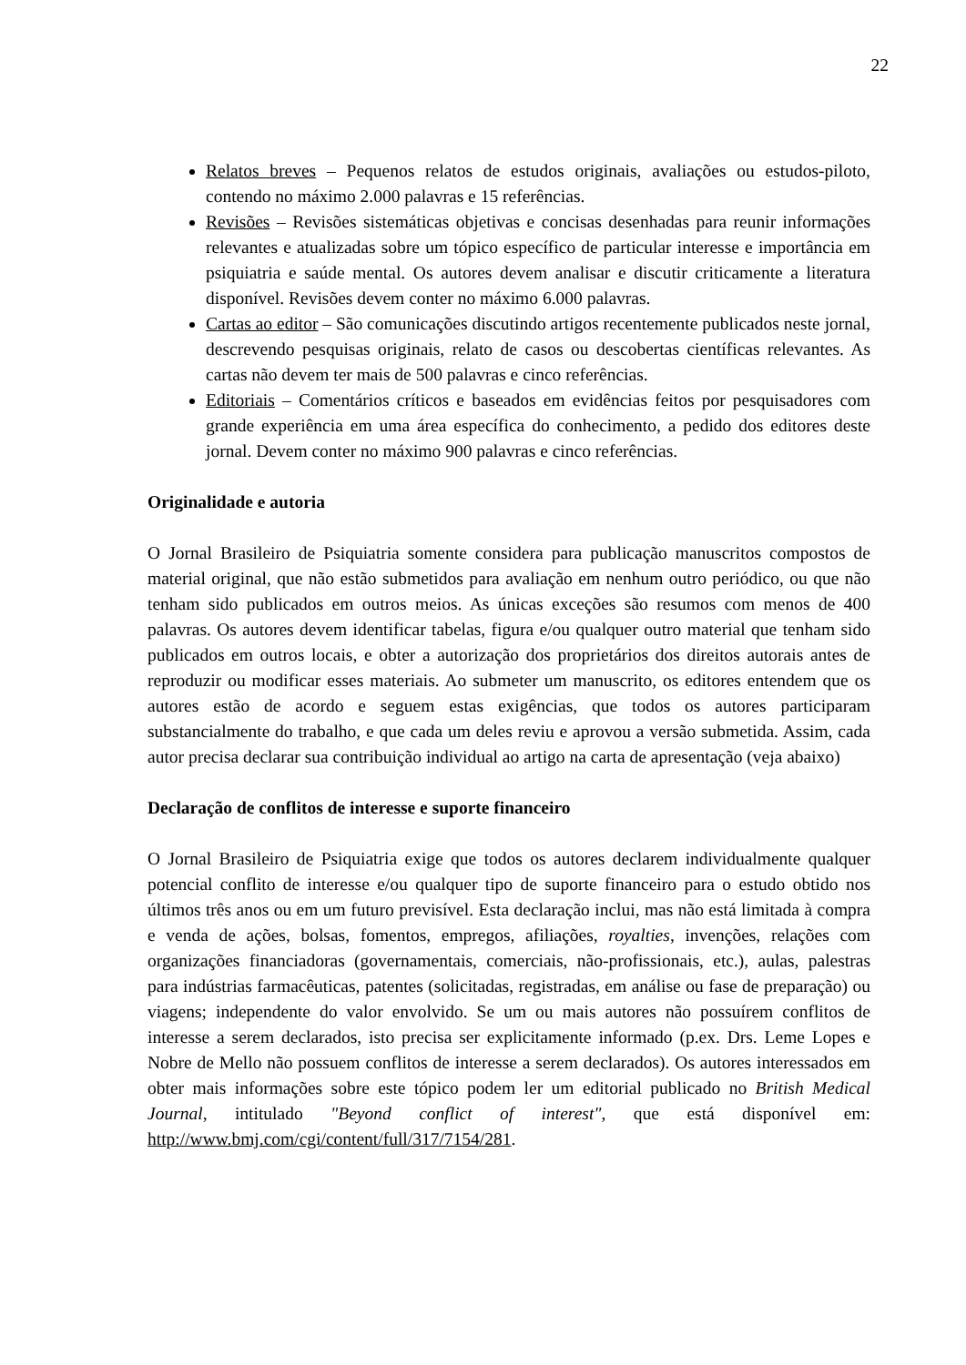22
Relatos breves – Pequenos relatos de estudos originais, avaliações ou estudos-piloto, contendo no máximo 2.000 palavras e 15 referências.
Revisões – Revisões sistemáticas objetivas e concisas desenhadas para reunir informações relevantes e atualizadas sobre um tópico específico de particular interesse e importância em psiquiatria e saúde mental. Os autores devem analisar e discutir criticamente a literatura disponível. Revisões devem conter no máximo 6.000 palavras.
Cartas ao editor – São comunicações discutindo artigos recentemente publicados neste jornal, descrevendo pesquisas originais, relato de casos ou descobertas científicas relevantes. As cartas não devem ter mais de 500 palavras e cinco referências.
Editoriais – Comentários críticos e baseados em evidências feitos por pesquisadores com grande experiência em uma área específica do conhecimento, a pedido dos editores deste jornal. Devem conter no máximo 900 palavras e cinco referências.
Originalidade e autoria
O Jornal Brasileiro de Psiquiatria somente considera para publicação manuscritos compostos de material original, que não estão submetidos para avaliação em nenhum outro periódico, ou que não tenham sido publicados em outros meios. As únicas exceções são resumos com menos de 400 palavras. Os autores devem identificar tabelas, figura e/ou qualquer outro material que tenham sido publicados em outros locais, e obter a autorização dos proprietários dos direitos autorais antes de reproduzir ou modificar esses materiais. Ao submeter um manuscrito, os editores entendem que os autores estão de acordo e seguem estas exigências, que todos os autores participaram substancialmente do trabalho, e que cada um deles reviu e aprovou a versão submetida. Assim, cada autor precisa declarar sua contribuição individual ao artigo na carta de apresentação (veja abaixo)
Declaração de conflitos de interesse e suporte financeiro
O Jornal Brasileiro de Psiquiatria exige que todos os autores declarem individualmente qualquer potencial conflito de interesse e/ou qualquer tipo de suporte financeiro para o estudo obtido nos últimos três anos ou em um futuro previsível. Esta declaração inclui, mas não está limitada à compra e venda de ações, bolsas, fomentos, empregos, afiliações, royalties, invenções, relações com organizações financiadoras (governamentais, comerciais, não-profissionais, etc.), aulas, palestras para indústrias farmacêuticas, patentes (solicitadas, registradas, em análise ou fase de preparação) ou viagens; independente do valor envolvido. Se um ou mais autores não possuírem conflitos de interesse a serem declarados, isto precisa ser explicitamente informado (p.ex. Drs. Leme Lopes e Nobre de Mello não possuem conflitos de interesse a serem declarados). Os autores interessados em obter mais informações sobre este tópico podem ler um editorial publicado no British Medical Journal, intitulado "Beyond conflict of interest", que está disponível em: http://www.bmj.com/cgi/content/full/317/7154/281.